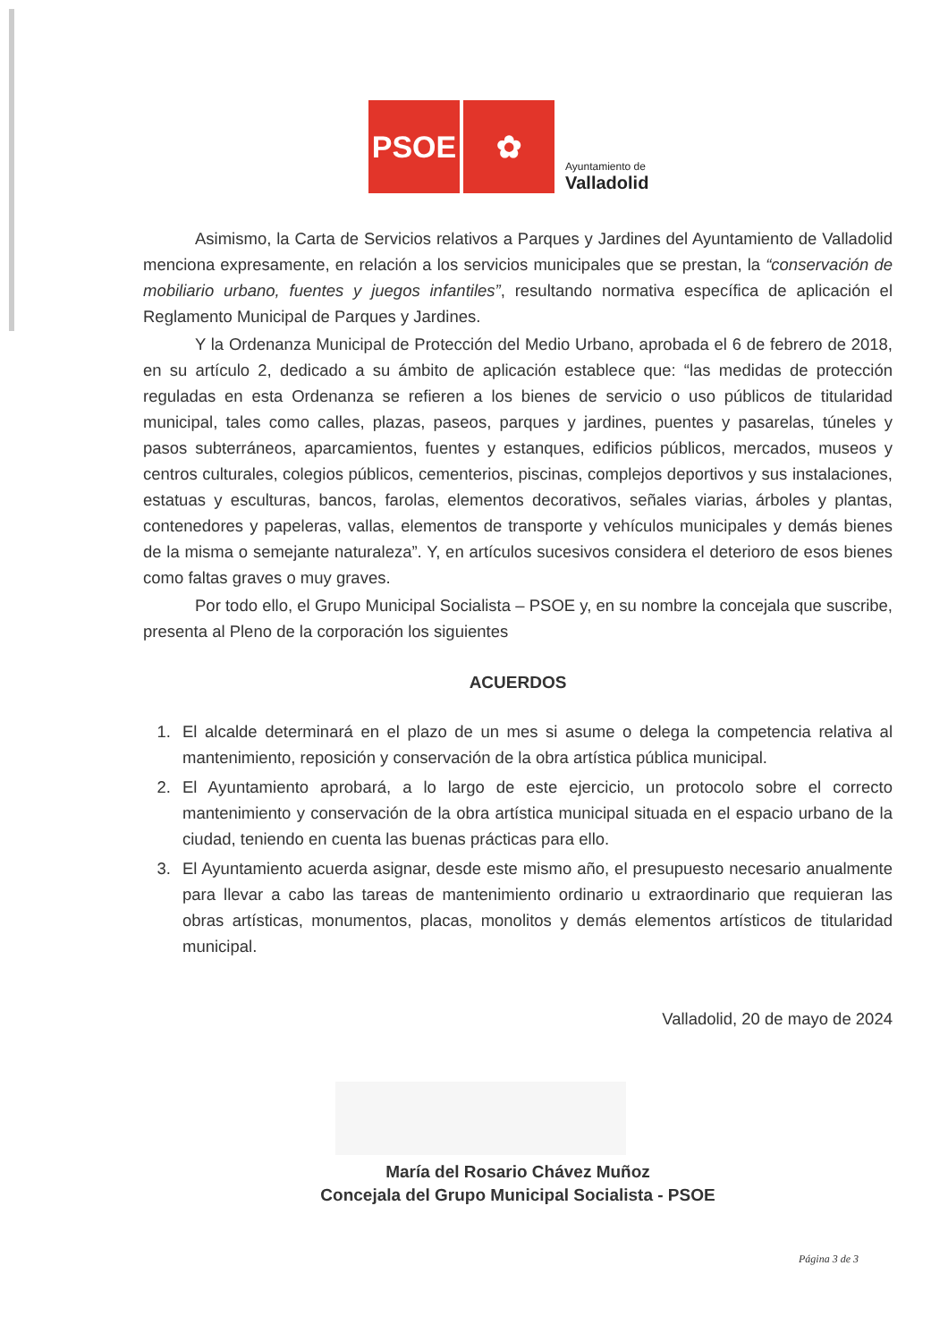PSOE
✿
Ayuntamiento de
Valladolid
Asimismo, la Carta de Servicios relativos a Parques y Jardines del Ayuntamiento de Valladolid menciona expresamente, en relación a los servicios municipales que se prestan, la “conservación de mobiliario urbano, fuentes y juegos infantiles”, resultando normativa específica de aplicación el Reglamento Municipal de Parques y Jardines.
Y la Ordenanza Municipal de Protección del Medio Urbano, aprobada el 6 de febrero de 2018, en su artículo 2, dedicado a su ámbito de aplicación establece que: “las medidas de protección reguladas en esta Ordenanza se refieren a los bienes de servicio o uso públicos de titularidad municipal, tales como calles, plazas, paseos, parques y jardines, puentes y pasarelas, túneles y pasos subterráneos, aparcamientos, fuentes y estanques, edificios públicos, mercados, museos y centros culturales, colegios públicos, cementerios, piscinas, complejos deportivos y sus instalaciones, estatuas y esculturas, bancos, farolas, elementos decorativos, señales viarias, árboles y plantas, contenedores y papeleras, vallas, elementos de transporte y vehículos municipales y demás bienes de la misma o semejante naturaleza”. Y, en artículos sucesivos considera el deterioro de esos bienes como faltas graves o muy graves.
Por todo ello, el Grupo Municipal Socialista – PSOE y, en su nombre la concejala que suscribe, presenta al Pleno de la corporación los siguientes
ACUERDOS
1. El alcalde determinará en el plazo de un mes si asume o delega la competencia relativa al mantenimiento, reposición y conservación de la obra artística pública municipal.
2. El Ayuntamiento aprobará, a lo largo de este ejercicio, un protocolo sobre el correcto mantenimiento y conservación de la obra artística municipal situada en el espacio urbano de la ciudad, teniendo en cuenta las buenas prácticas para ello.
3. El Ayuntamiento acuerda asignar, desde este mismo año, el presupuesto necesario anualmente para llevar a cabo las tareas de mantenimiento ordinario u extraordinario que requieran las obras artísticas, monumentos, placas, monolitos y demás elementos artísticos de titularidad municipal.
Valladolid, 20 de mayo de 2024
María del Rosario Chávez Muñoz
Concejala del Grupo Municipal Socialista - PSOE
Página 3 de 3